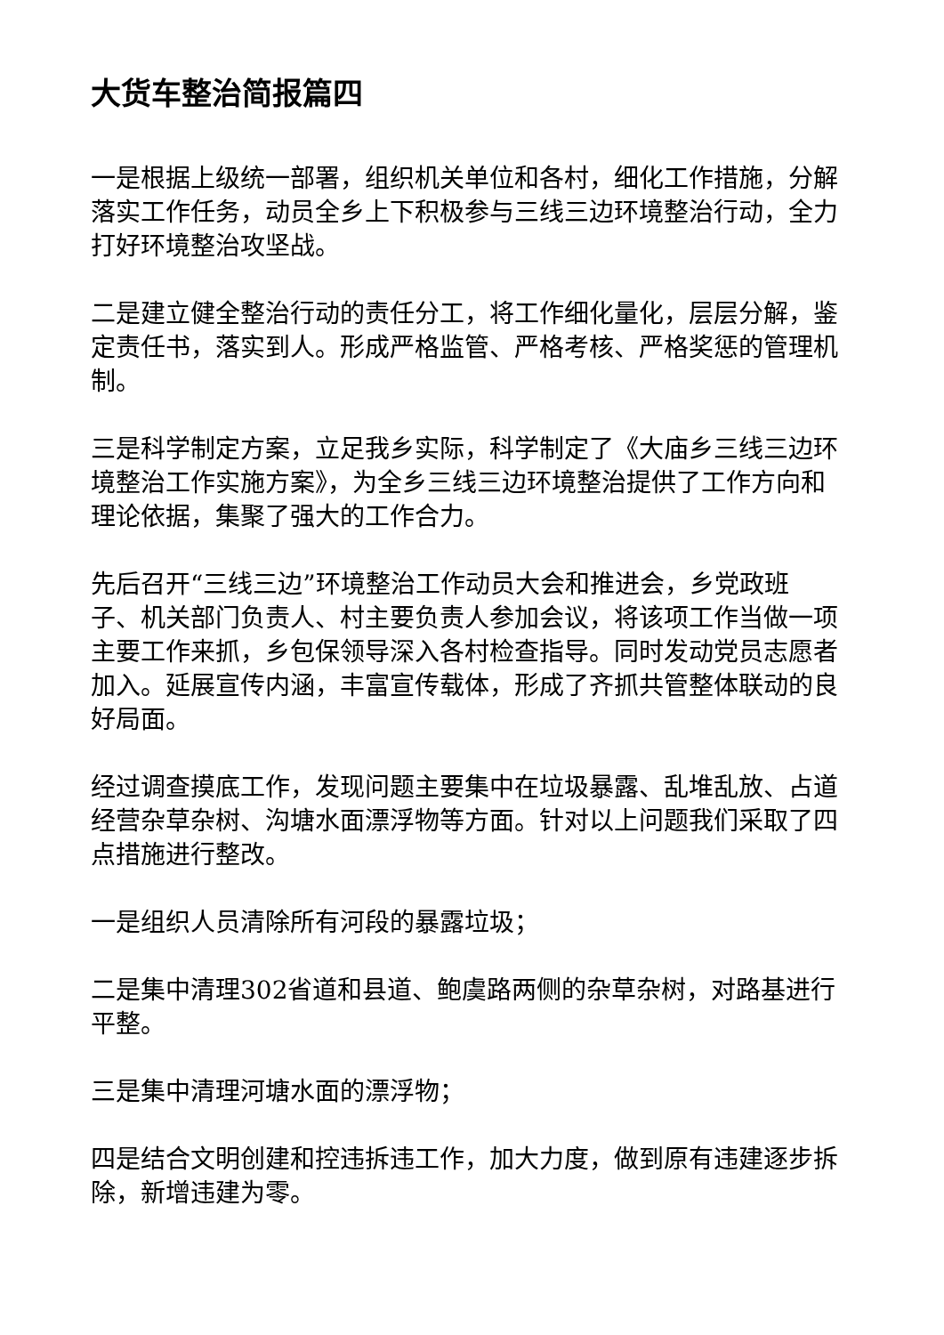大货车整治简报篇四
一是根据上级统一部署，组织机关单位和各村，细化工作措施，分解落实工作任务，动员全乡上下积极参与三线三边环境整治行动，全力打好环境整治攻坚战。
二是建立健全整治行动的责任分工，将工作细化量化，层层分解，鉴定责任书，落实到人。形成严格监管、严格考核、严格奖惩的管理机制。
三是科学制定方案，立足我乡实际，科学制定了《大庙乡三线三边环境整治工作实施方案》，为全乡三线三边环境整治提供了工作方向和理论依据，集聚了强大的工作合力。
先后召开“三线三边”环境整治工作动员大会和推进会，乡党政班子、机关部门负责人、村主要负责人参加会议，将该项工作当做一项主要工作来抓，乡包保领导深入各村检查指导。同时发动党员志愿者加入。延展宣传内涵，丰富宣传载体，形成了齐抓共管整体联动的良好局面。
经过调查摸底工作，发现问题主要集中在垃圾暴露、乱堆乱放、占道经营杂草杂树、沟塘水面漂浮物等方面。针对以上问题我们采取了四点措施进行整改。
一是组织人员清除所有河段的暴露垃圾；
二是集中清理302省道和县道、鲍虞路两侧的杂草杂树，对路基进行平整。
三是集中清理河塘水面的漂浮物；
四是结合文明创建和控违拆违工作，加大力度，做到原有违建逐步拆除，新增违建为零。